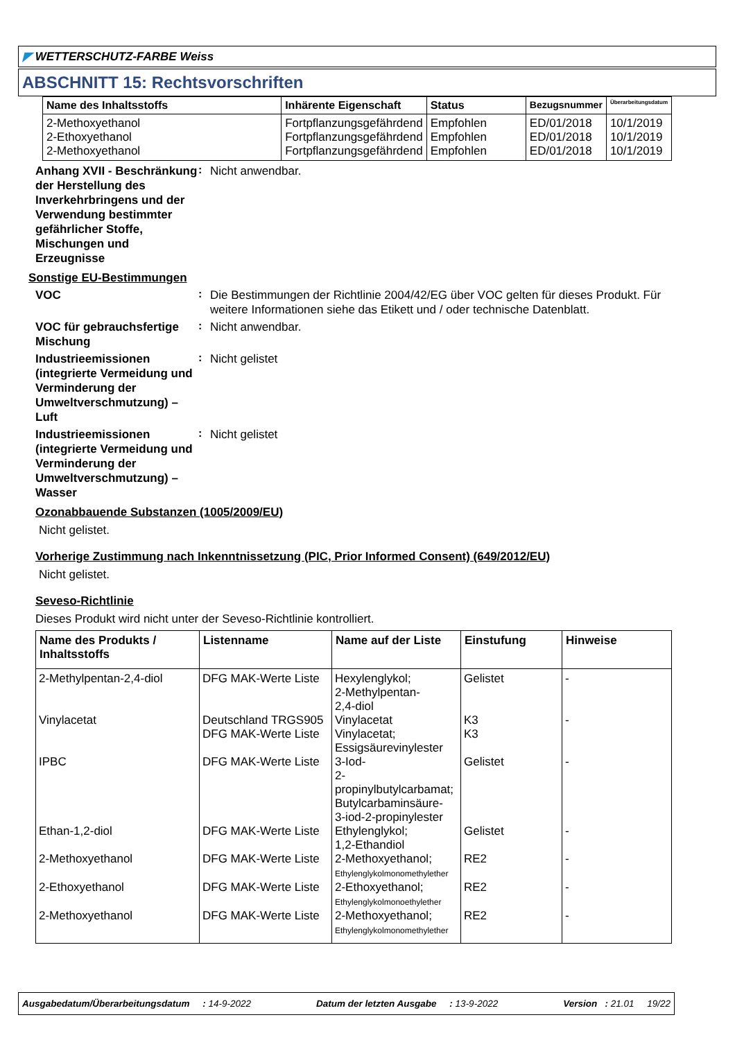◤ WETTERSCHUTZ-FARBE Weiss
ABSCHNITT 15: Rechtsvorschriften
| Name des Inhaltsstoffs | Inhärente Eigenschaft | Status | Bezugsnummer | Überarbeitungsdatum |
| --- | --- | --- | --- | --- |
| 2-Methoxyethanol 2-Ethoxyethanol 2-Methoxyethanol | Fortpflanzungsgefährdend Fortpflanzungsgefährdend Fortpflanzungsgefährdend | Empfohlen Empfohlen Empfohlen | ED/01/2018 ED/01/2018 ED/01/2018 | 10/1/2019 10/1/2019 10/1/2019 |
Anhang XVII - Beschränkung der Herstellung des Inverkehrbringens und der Verwendung bestimmter gefährlicher Stoffe, Mischungen und Erzeugnisse
:
Nicht anwendbar.
Sonstige EU-Bestimmungen
VOC
:
Die Bestimmungen der Richtlinie 2004/42/EG über VOC gelten für dieses Produkt. Für weitere Informationen siehe das Etikett und / oder technische Datenblatt.
VOC für gebrauchsfertige Mischung
:
Nicht anwendbar.
Industrieemissionen (integrierte Vermeidung und Verminderung der Umweltverschmutzung) – Luft
:
Nicht gelistet
Industrieemissionen (integrierte Vermeidung und Verminderung der Umweltverschmutzung) – Wasser
:
Nicht gelistet
Ozonabbauende Substanzen (1005/2009/EU)
Nicht gelistet.
Vorherige Zustimmung nach Inkenntnissetzung (PIC, Prior Informed Consent) (649/2012/EU)
Nicht gelistet.
Seveso-Richtlinie
Dieses Produkt wird nicht unter der Seveso-Richtlinie kontrolliert.
| Name des Produkts / Inhaltsstoffs | Listenname | Name auf der Liste | Einstufung | Hinweise |
| --- | --- | --- | --- | --- |
| 2-Methylpentan-2,4-diol | DFG MAK-Werte Liste | Hexylenglykol; 2-Methylpentan- 2,4-diol | Gelistet | - |
| Vinylacetat | Deutschland TRGS905 | Vinylacetat | K3 | - |
| | DFG MAK-Werte Liste | Vinylacetat; Essigsäurevinylester | K3 | |
| IPBC | DFG MAK-Werte Liste | 3-Iod- 2-propinylbutylcarbamat; Butylcarbaminsäure- 3-iod-2-propinylester | Gelistet | - |
| Ethan-1,2-diol | DFG MAK-Werte Liste | Ethylenglykol; 1,2-Ethandiol | Gelistet | - |
| 2-Methoxyethanol | DFG MAK-Werte Liste | 2-Methoxyethanol; Ethylenglykolmonomethylether | RE2 | - |
| 2-Ethoxyethanol | DFG MAK-Werte Liste | 2-Ethoxyethanol; Ethylenglykolmonoethylether | RE2 | - |
| 2-Methoxyethanol | DFG MAK-Werte Liste | 2-Methoxyethanol; Ethylenglykolmonomethylether | RE2 | - |
Ausgabedatum/Überarbeitungsdatum : 14-9-2022 Datum der letzten Ausgabe : 13-9-2022 Version : 21.01 19/22